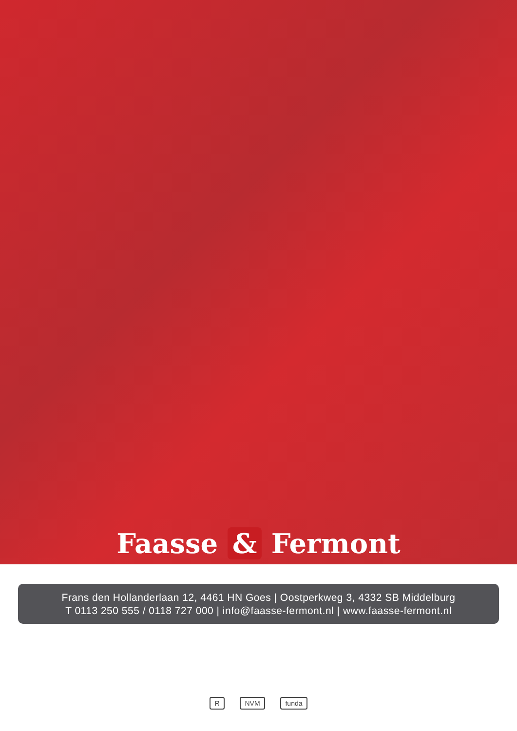Faasse & Fermont
Frans den Hollanderlaan 12, 4461 HN Goes | Oostperkweg 3, 4332 SB Middelburg
T 0113 250 555 / 0118 727 000 | info@faasse-fermont.nl | www.faasse-fermont.nl
R NVM funda